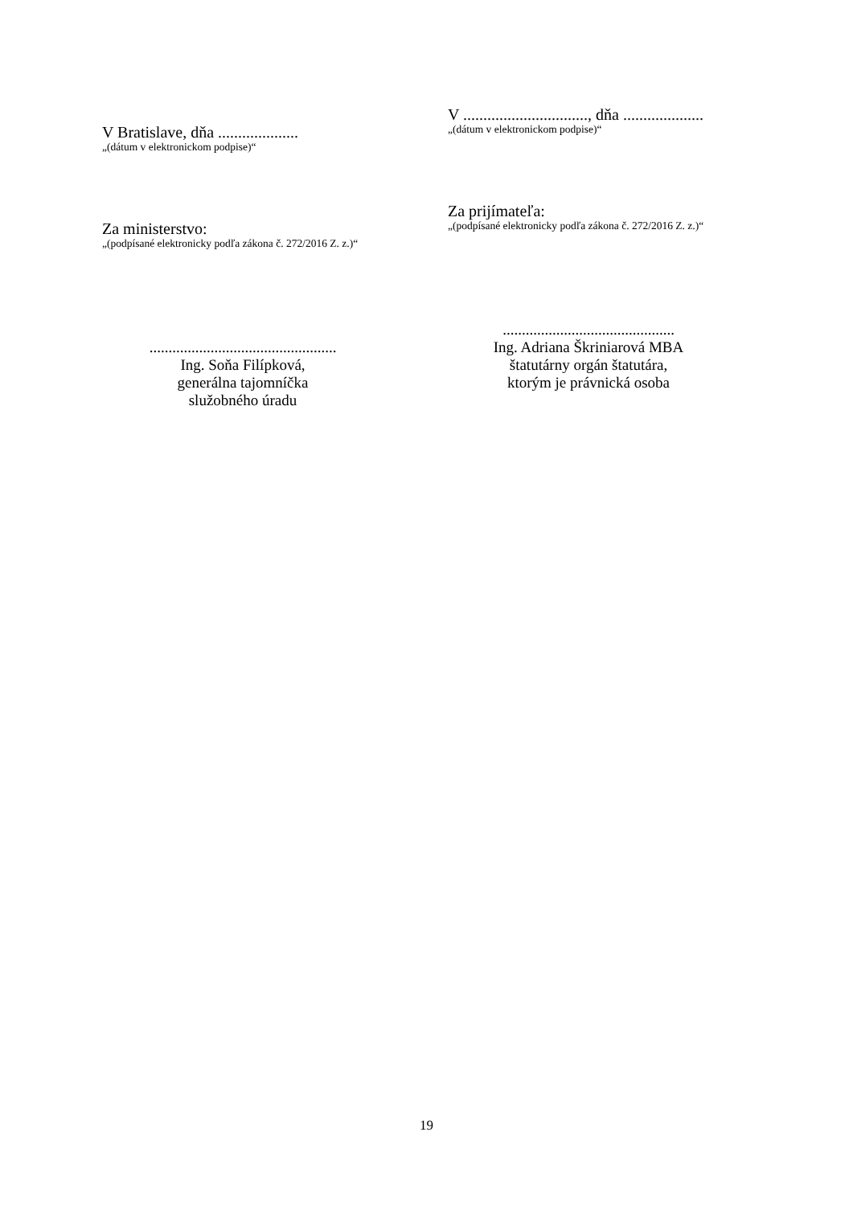V Bratislave, dňa ....................
„(dátum v elektronickom podpise)“
Za ministerstvo:
„(podpísané elektronicky podľa zákona č. 272/2016 Z. z.)“
.................................................
Ing. Soňa Filípková,
generálna tajomníčka
služobného úradu
V ..............................., dňa ....................
„(dátum v elektronickom podpise)“
Za prijímateľa:
„(podpísané elektronicky podľa zákona č. 272/2016 Z. z.)“
.............................................
Ing. Adriana Škriniarová MBA
štatutárny orgán štatutára,
ktorým je právnická osoba
19